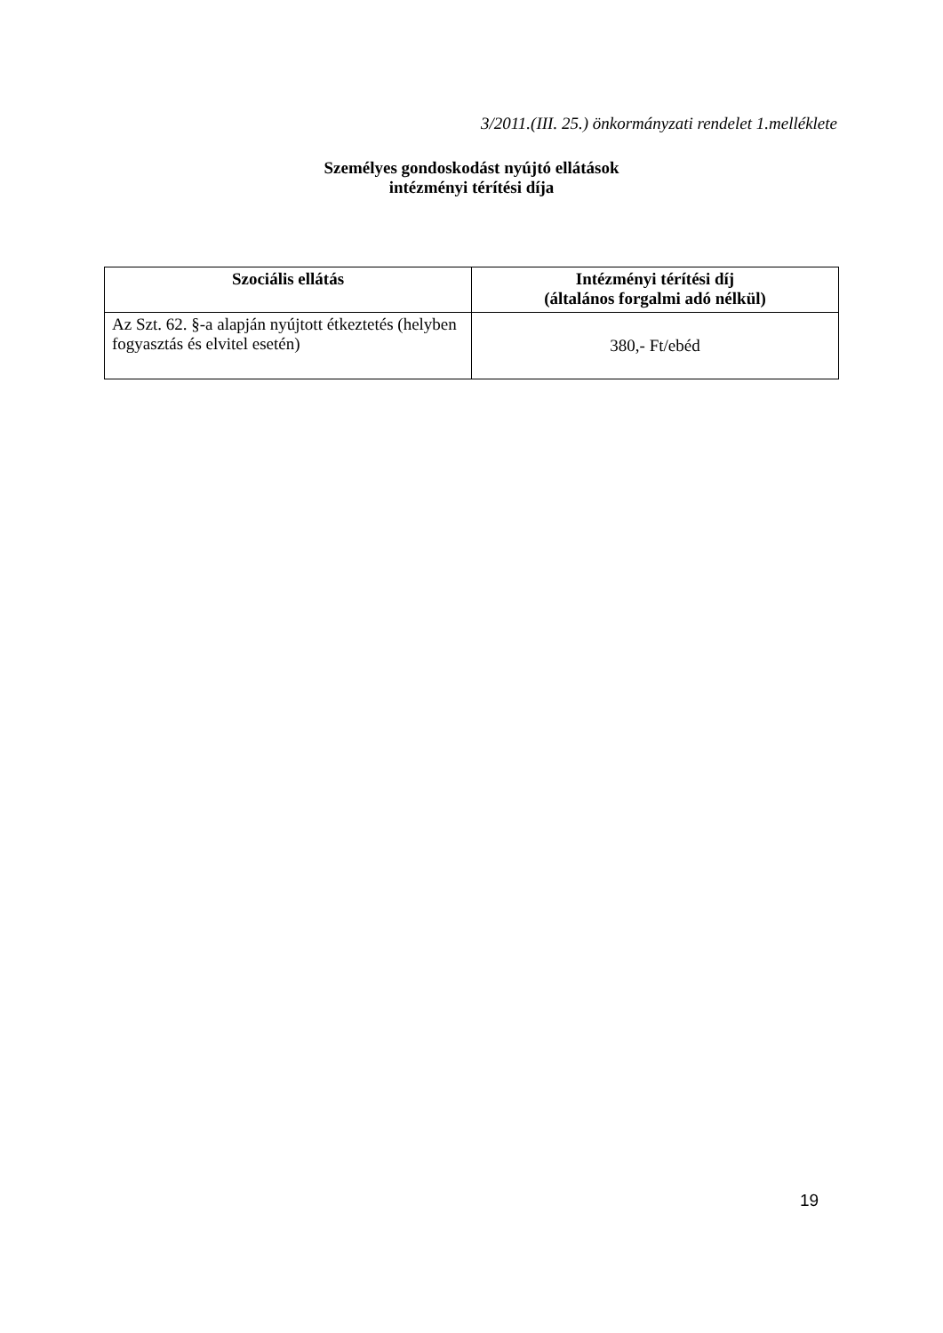3/2011.(III. 25.) önkormányzati rendelet 1.melléklete
Személyes gondoskodást nyújtó ellátások
intézményi térítési díja
| Szociális ellátás | Intézményi térítési díj (általános forgalmi adó nélkül) |
| --- | --- |
| Az Szt. 62. §-a alapján nyújtott étkeztetés (helyben fogyasztás és elvitel esetén) | 380,- Ft/ebéd |
19